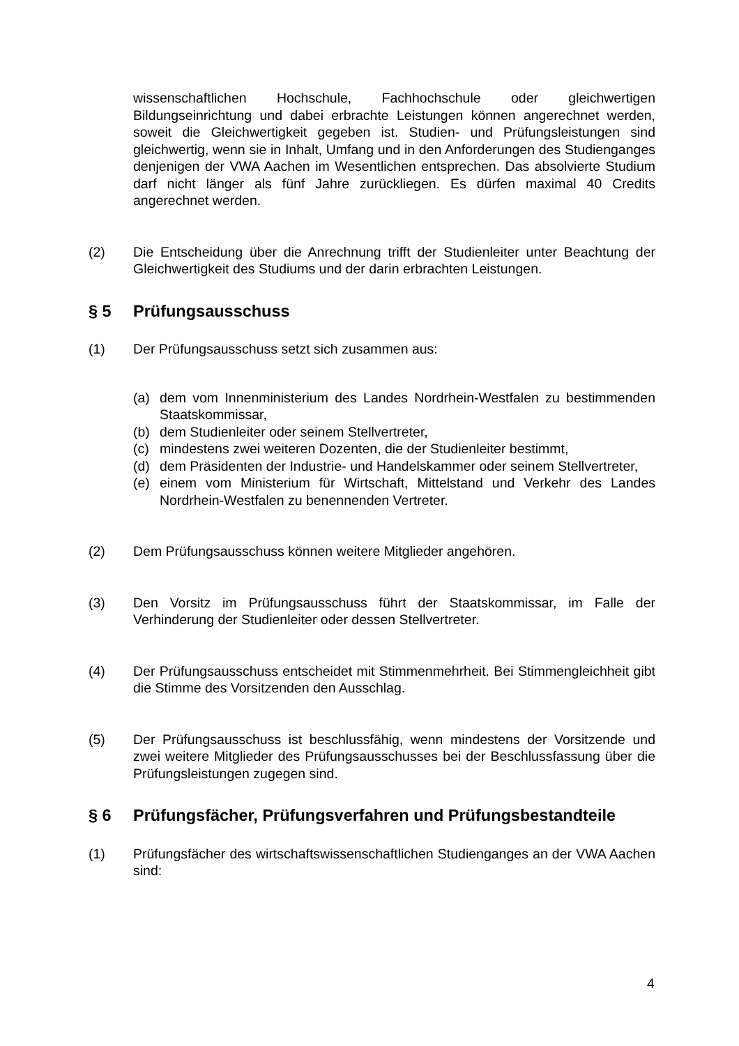wissenschaftlichen Hochschule, Fachhochschule oder gleichwertigen Bildungseinrichtung und dabei erbrachte Leistungen können angerechnet werden, soweit die Gleichwertigkeit gegeben ist. Studien- und Prüfungsleistungen sind gleichwertig, wenn sie in Inhalt, Umfang und in den Anforderungen des Studienganges denjenigen der VWA Aachen im Wesentlichen entsprechen. Das absolvierte Studium darf nicht länger als fünf Jahre zurückliegen. Es dürfen maximal 40 Credits angerechnet werden.
(2) Die Entscheidung über die Anrechnung trifft der Studienleiter unter Beachtung der Gleichwertigkeit des Studiums und der darin erbrachten Leistungen.
§ 5 Prüfungsausschuss
(1) Der Prüfungsausschuss setzt sich zusammen aus:
(a) dem vom Innenministerium des Landes Nordrhein-Westfalen zu bestimmenden Staatskommissar,
(b) dem Studienleiter oder seinem Stellvertreter,
(c) mindestens zwei weiteren Dozenten, die der Studienleiter bestimmt,
(d) dem Präsidenten der Industrie- und Handelskammer oder seinem Stellvertreter,
(e) einem vom Ministerium für Wirtschaft, Mittelstand und Verkehr des Landes Nordrhein-Westfalen zu benennenden Vertreter.
(2) Dem Prüfungsausschuss können weitere Mitglieder angehören.
(3) Den Vorsitz im Prüfungsausschuss führt der Staatskommissar, im Falle der Verhinderung der Studienleiter oder dessen Stellvertreter.
(4) Der Prüfungsausschuss entscheidet mit Stimmenmehrheit. Bei Stimmengleichheit gibt die Stimme des Vorsitzenden den Ausschlag.
(5) Der Prüfungsausschuss ist beschlussfähig, wenn mindestens der Vorsitzende und zwei weitere Mitglieder des Prüfungsausschusses bei der Beschlussfassung über die Prüfungsleistungen zugegen sind.
§ 6 Prüfungsfächer, Prüfungsverfahren und Prüfungsbestandteile
(1) Prüfungsfächer des wirtschaftswissenschaftlichen Studienganges an der VWA Aachen sind:
4